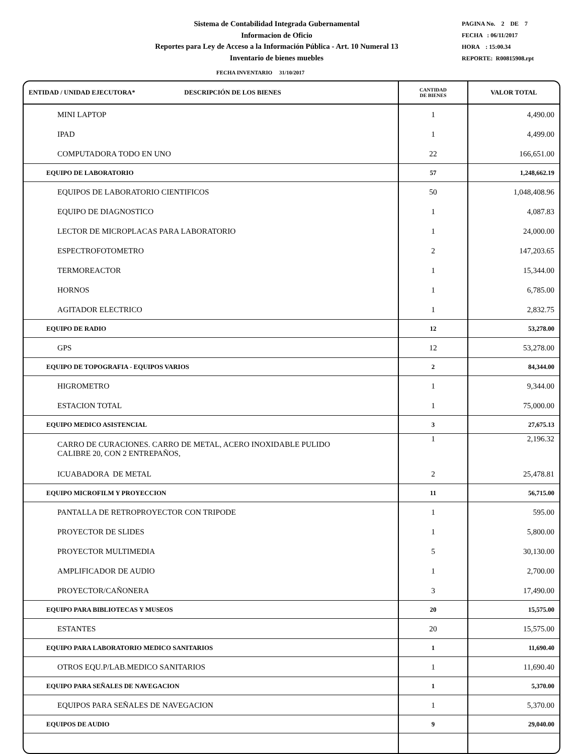Sistema de Contabilidad Integrada Gubernamental
Informacion de Oficio
Reportes para Ley de Acceso a la Información Pública - Art. 10 Numeral 13
Inventario de bienes muebles
PAGINA No. 2 DE 7
FECHA : 06/11/2017
HORA : 15:00.34
REPORTE: R00815908.rpt
FECHA INVENTARIO 31/10/2017
| ENTIDAD / UNIDAD EJECUTORA* DESCRIPCIÓN DE LOS BIENES | CANTIDAD DE BIENES | VALOR TOTAL |
| --- | --- | --- |
| MINI LAPTOP | 1 | 4,490.00 |
| IPAD | 1 | 4,499.00 |
| COMPUTADORA TODO EN UNO | 22 | 166,651.00 |
| EQUIPO DE LABORATORIO | 57 | 1,248,662.19 |
| EQUIPOS DE LABORATORIO CIENTIFICOS | 50 | 1,048,408.96 |
| EQUIPO DE DIAGNOSTICO | 1 | 4,087.83 |
| LECTOR DE MICROPLACAS PARA LABORATORIO | 1 | 24,000.00 |
| ESPECTROFOTOMETRO | 2 | 147,203.65 |
| TERMOREACTOR | 1 | 15,344.00 |
| HORNOS | 1 | 6,785.00 |
| AGITADOR ELECTRICO | 1 | 2,832.75 |
| EQUIPO DE RADIO | 12 | 53,278.00 |
| GPS | 12 | 53,278.00 |
| EQUIPO DE TOPOGRAFIA - EQUIPOS VARIOS | 2 | 84,344.00 |
| HIGROMETRO | 1 | 9,344.00 |
| ESTACION TOTAL | 1 | 75,000.00 |
| EQUIPO MEDICO ASISTENCIAL | 3 | 27,675.13 |
| CARRO DE CURACIONES. CARRO DE METAL, ACERO INOXIDABLE PULIDO CALIBRE 20, CON 2 ENTREPAÑOS, | 1 | 2,196.32 |
| ICUABADORA DE METAL | 2 | 25,478.81 |
| EQUIPO MICROFILM Y PROYECCION | 11 | 56,715.00 |
| PANTALLA DE RETROPROYECTOR CON TRIPODE | 1 | 595.00 |
| PROYECTOR DE SLIDES | 1 | 5,800.00 |
| PROYECTOR MULTIMEDIA | 5 | 30,130.00 |
| AMPLIFICADOR DE AUDIO | 1 | 2,700.00 |
| PROYECTOR/CAÑONERA | 3 | 17,490.00 |
| EQUIPO PARA BIBLIOTECAS Y MUSEOS | 20 | 15,575.00 |
| ESTANTES | 20 | 15,575.00 |
| EQUIPO PARA LABORATORIO MEDICO SANITARIOS | 1 | 11,690.40 |
| OTROS EQU.P/LAB.MEDICO SANITARIOS | 1 | 11,690.40 |
| EQUIPO PARA SEÑALES DE NAVEGACION | 1 | 5,370.00 |
| EQUIPOS PARA SEÑALES DE NAVEGACION | 1 | 5,370.00 |
| EQUIPOS DE AUDIO | 9 | 29,040.00 |